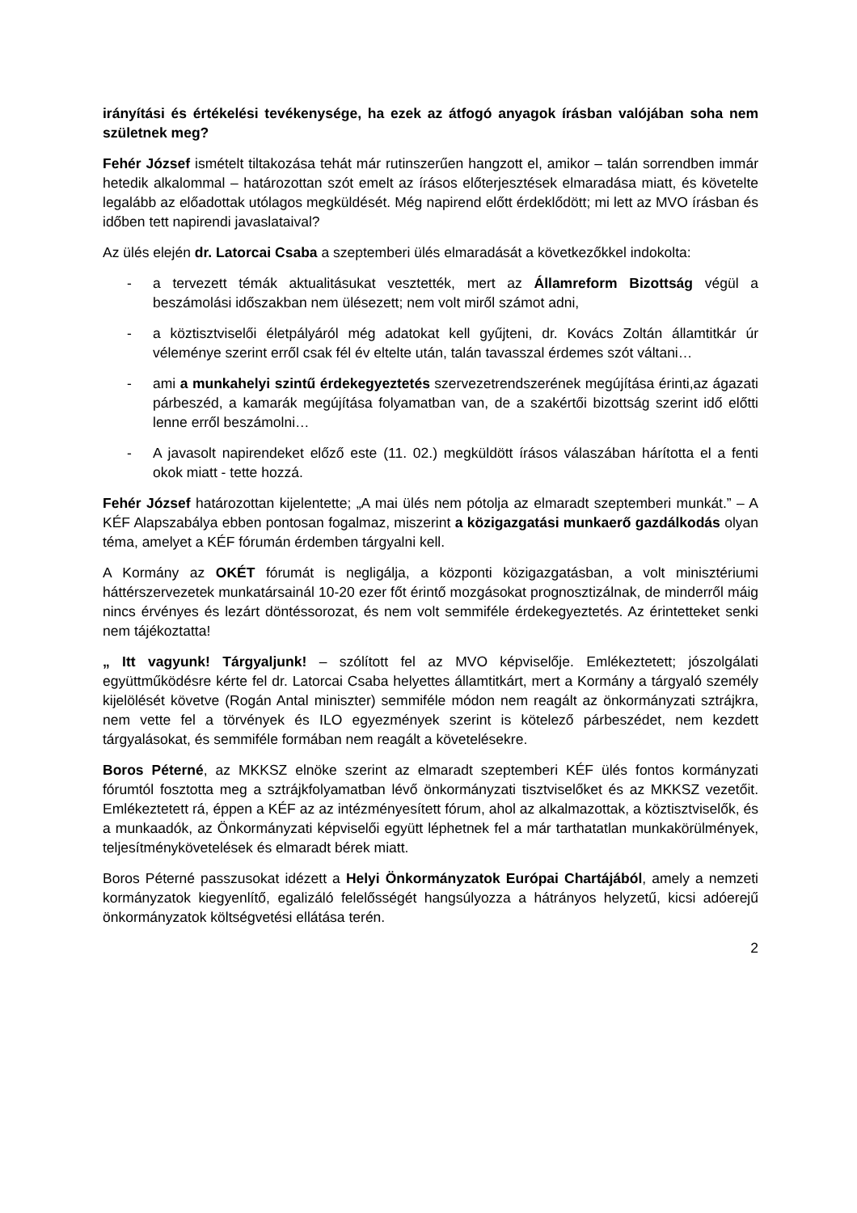irányítási és értékelési tevékenysége, ha ezek az átfogó anyagok írásban valójában soha nem születnek meg?
Fehér József ismételt tiltakozása tehát már rutinszerűen hangzott el, amikor – talán sorrendben immár hetedik alkalommal – határozottan szót emelt az írásos előterjesztések elmaradása miatt, és követelte legalább az előadottak utólagos megküldését. Még napirend előtt érdeklődött; mi lett az MVO írásban és időben tett napirendi javaslataival?
Az ülés elején dr. Latorcai Csaba a szeptemberi ülés elmaradását a következőkkel indokolta:
- a tervezett témák aktualitásukat vesztették, mert az Államreform Bizottság végül a beszámolási időszakban nem ülésezett; nem volt miről számot adni,
- a köztisztviselői életpályáról még adatokat kell gyűjteni, dr. Kovács Zoltán államtitkár úr véleménye szerint erről csak fél év eltelte után, talán tavasszal érdemes szót váltani…
- ami a munkahelyi szintű érdekegyeztetés szervezetrendszerének megújítása érinti,az ágazati párbeszéd, a kamarák megújítása folyamatban van, de a szakértői bizottság szerint idő előtti lenne erről beszámolni…
- A javasolt napirendeket előző este (11. 02.) megküldött írásos válaszában hárította el a fenti okok miatt - tette hozzá.
Fehér József határozottan kijelentette; „A mai ülés nem pótolja az elmaradt szeptemberi munkát.” – A KÉF Alapszabálya ebben pontosan fogalmaz, miszerint a közigazgatási munkaerő gazdálkodás olyan téma, amelyet a KÉF fórumán érdemben tárgyalni kell.
A Kormány az OKÉT fórumát is negligálja, a központi közigazgatásban, a volt minisztériumi háttérszervezetek munkatársainál 10-20 ezer főt érintő mozgásokat prognosztizálnak, de minderről máig nincs érvényes és lezárt döntéssorozat, és nem volt semmiféle érdekegyeztetés. Az érintetteket senki nem tájékoztatta!
„ Itt vagyunk! Tárgyaljunk! – szólított fel az MVO képviselője. Emlékeztetett; jószolgálati együttműködésre kérte fel dr. Latorcai Csaba helyettes államtitkárt, mert a Kormány a tárgyaló személy kijelölését követve (Rogán Antal miniszter) semmiféle módon nem reagált az önkormányzati sztrájkra, nem vette fel a törvények és ILO egyezmények szerint is kötelező párbeszédet, nem kezdett tárgyalásokat, és semmiféle formában nem reagált a követelésekre.
Boros Péterné, az MKKSZ elnöke szerint az elmaradt szeptemberi KÉF ülés fontos kormányzati fórumtól fosztotta meg a sztrájkfolyamatban lévő önkormányzati tisztviselőket és az MKKSZ vezetőit. Emlékeztetett rá, éppen a KÉF az az intézményesített fórum, ahol az alkalmazottak, a köztisztviselők, és a munkaadók, az Önkormányzati képviselői együtt léphetnek fel a már tarthatatlan munkakörülmények, teljesítménykövetelések és elmaradt bérek miatt.
Boros Péterné passzusokat idézett a Helyi Önkormányzatok Európai Chartájából, amely a nemzeti kormányzatok kiegyenlítő, egalizáló felelősségét hangsúlyozza a hátrányos helyzetű, kicsi adóerejű önkormányzatok költségvetési ellátása terén.
2